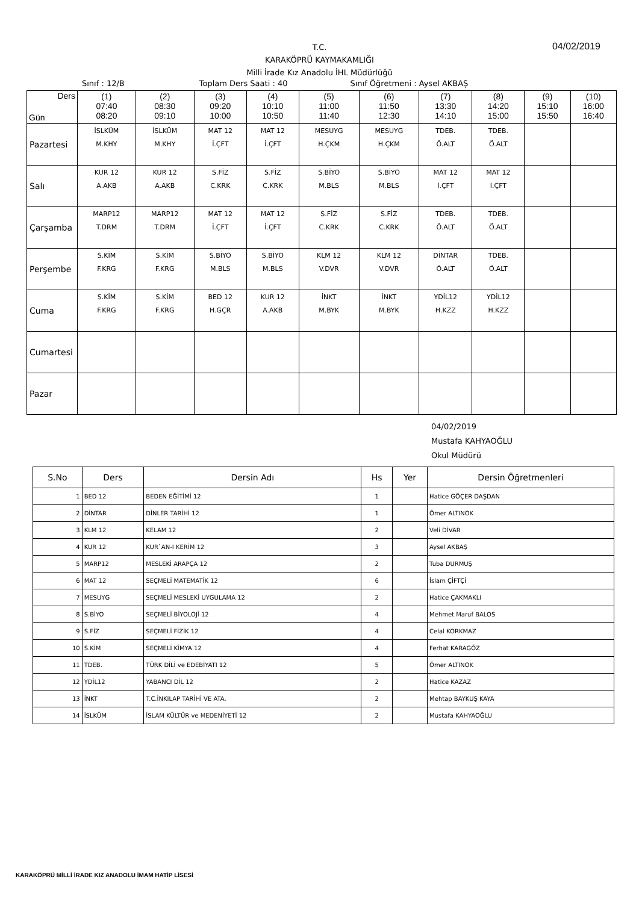T.C.
KARAKÖPRÜ KAYMAKAMLIĞI
Milli İrade Kız Anadolu İHL Müdürlüğü
04/02/2019
Sınıf : 12/B Toplam Ders Saati : 40 Sınıf Öğretmeni : Aysel AKBAŞ
| Ders Gün | (1) 07:40 08:20 | (2) 08:30 09:10 | (3) 09:20 10:00 | (4) 10:10 10:50 | (5) 11:00 11:40 | (6) 11:50 12:30 | (7) 13:30 14:10 | (8) 14:20 15:00 | (9) 15:10 15:50 | (10) 16:00 16:40 |
| --- | --- | --- | --- | --- | --- | --- | --- | --- | --- | --- |
| Pazartesi | İSLKÜM M.KHY | İSLKÜM M.KHY | MAT 12 İ.ÇFT | MAT 12 İ.ÇFT | MESUYG H.ÇKM | MESUYG H.ÇKM | TDEB. Ö.ALT | TDEB. Ö.ALT | | |
| Salı | KUR 12 A.AKB | KUR 12 A.AKB | S.FİZ C.KRK | S.FİZ C.KRK | S.BİYO M.BLS | S.BİYO M.BLS | MAT 12 İ.ÇFT | MAT 12 İ.ÇFT | | |
| Çarşamba | MARP12 T.DRM | MARP12 T.DRM | MAT 12 İ.ÇFT | MAT 12 İ.ÇFT | S.FİZ C.KRK | S.FİZ C.KRK | TDEB. Ö.ALT | TDEB. Ö.ALT | | |
| Perşembe | S.KİM F.KRG | S.KİM F.KRG | S.BİYO M.BLS | S.BİYO M.BLS | KLM 12 V.DVR | KLM 12 V.DVR | DİNTAR Ö.ALT | TDEB. Ö.ALT | | |
| Cuma | S.KİM F.KRG | S.KİM F.KRG | BED 12 H.GÇR | KUR 12 A.AKB | İNKT M.BYK | İNKT M.BYK | YDİL12 H.KZZ | YDİL12 H.KZZ | | |
| Cumartesi | | | | | | | | | | |
| Pazar | | | | | | | | | | |
04/02/2019
Mustafa KAHYAOĞLU
Okul Müdürü
| S.No | Ders | Dersin Adı | Hs | Yer | Dersin Öğretmenleri |
| --- | --- | --- | --- | --- | --- |
| 1 | BED 12 | BEDEN EĞİTİMİ 12 | 1 | | Hatice GÖÇER DAŞDAN |
| 2 | DİNTAR | DİNLER TARİHİ 12 | 1 | | Ömer ALTINOK |
| 3 | KLM 12 | KELAM 12 | 2 | | Veli DİVAR |
| 4 | KUR 12 | KUR`AN-I KERİM 12 | 3 | | Aysel AKBAŞ |
| 5 | MARP12 | MESLEKİ ARAPÇA 12 | 2 | | Tuba DURMUŞ |
| 6 | MAT 12 | SEÇMELİ MATEMATİK 12 | 6 | | İslam ÇİFTÇİ |
| 7 | MESUYG | SEÇMELİ MESLEKİ UYGULAMA 12 | 2 | | Hatice ÇAKMAKLI |
| 8 | S.BİYO | SEÇMELİ BİYOLOJİ 12 | 4 | | Mehmet Maruf BALOS |
| 9 | S.FİZ | SEÇMELİ FİZİK 12 | 4 | | Celal KORKMAZ |
| 10 | S.KİM | SEÇMELİ KİMYA 12 | 4 | | Ferhat KARAGÖZ |
| 11 | TDEB. | TÜRK DİLİ ve EDEBİYATI 12 | 5 | | Ömer ALTINOK |
| 12 | YDİL12 | YABANCI DİL 12 | 2 | | Hatice KAZAZ |
| 13 | İNKT | T.C.İNKILAP TARİHİ VE ATA. | 2 | | Mehtap BAYKUŞ KAYA |
| 14 | İSLKÜM | İSLAM KÜLTÜR ve MEDENİYETİ 12 | 2 | | Mustafa KAHYAOĞLU |
KARAKÖPRÜ MİLLİ İRADE KIZ ANADOLU İMAM HATİP LİSESİ